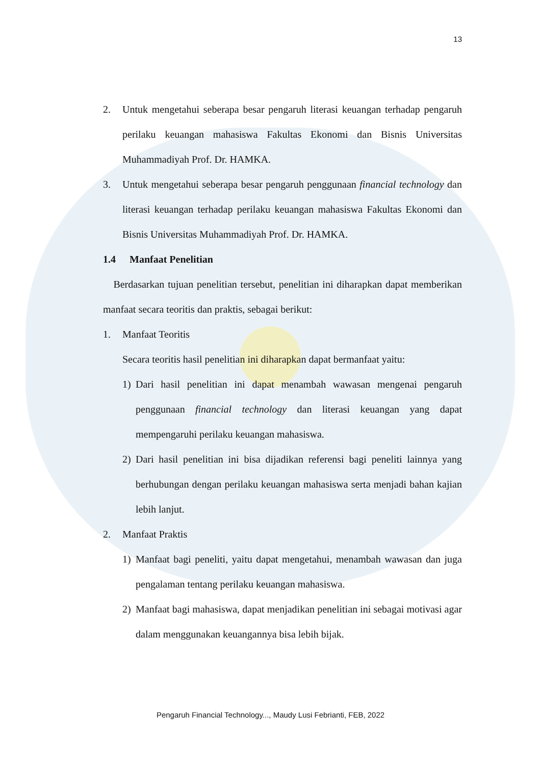13
2. Untuk mengetahui seberapa besar pengaruh literasi keuangan terhadap pengaruh perilaku keuangan mahasiswa Fakultas Ekonomi dan Bisnis Universitas Muhammadiyah Prof. Dr. HAMKA.
3. Untuk mengetahui seberapa besar pengaruh penggunaan financial technology dan literasi keuangan terhadap perilaku keuangan mahasiswa Fakultas Ekonomi dan Bisnis Universitas Muhammadiyah Prof. Dr. HAMKA.
1.4 Manfaat Penelitian
Berdasarkan tujuan penelitian tersebut, penelitian ini diharapkan dapat memberikan manfaat secara teoritis dan praktis, sebagai berikut:
1. Manfaat Teoritis
Secara teoritis hasil penelitian ini diharapkan dapat bermanfaat yaitu:
1) Dari hasil penelitian ini dapat menambah wawasan mengenai pengaruh penggunaan financial technology dan literasi keuangan yang dapat mempengaruhi perilaku keuangan mahasiswa.
2) Dari hasil penelitian ini bisa dijadikan referensi bagi peneliti lainnya yang berhubungan dengan perilaku keuangan mahasiswa serta menjadi bahan kajian lebih lanjut.
2. Manfaat Praktis
1) Manfaat bagi peneliti, yaitu dapat mengetahui, menambah wawasan dan juga pengalaman tentang perilaku keuangan mahasiswa.
2) Manfaat bagi mahasiswa, dapat menjadikan penelitian ini sebagai motivasi agar dalam menggunakan keuangannya bisa lebih bijak.
Pengaruh Financial Technology..., Maudy Lusi Febrianti, FEB, 2022